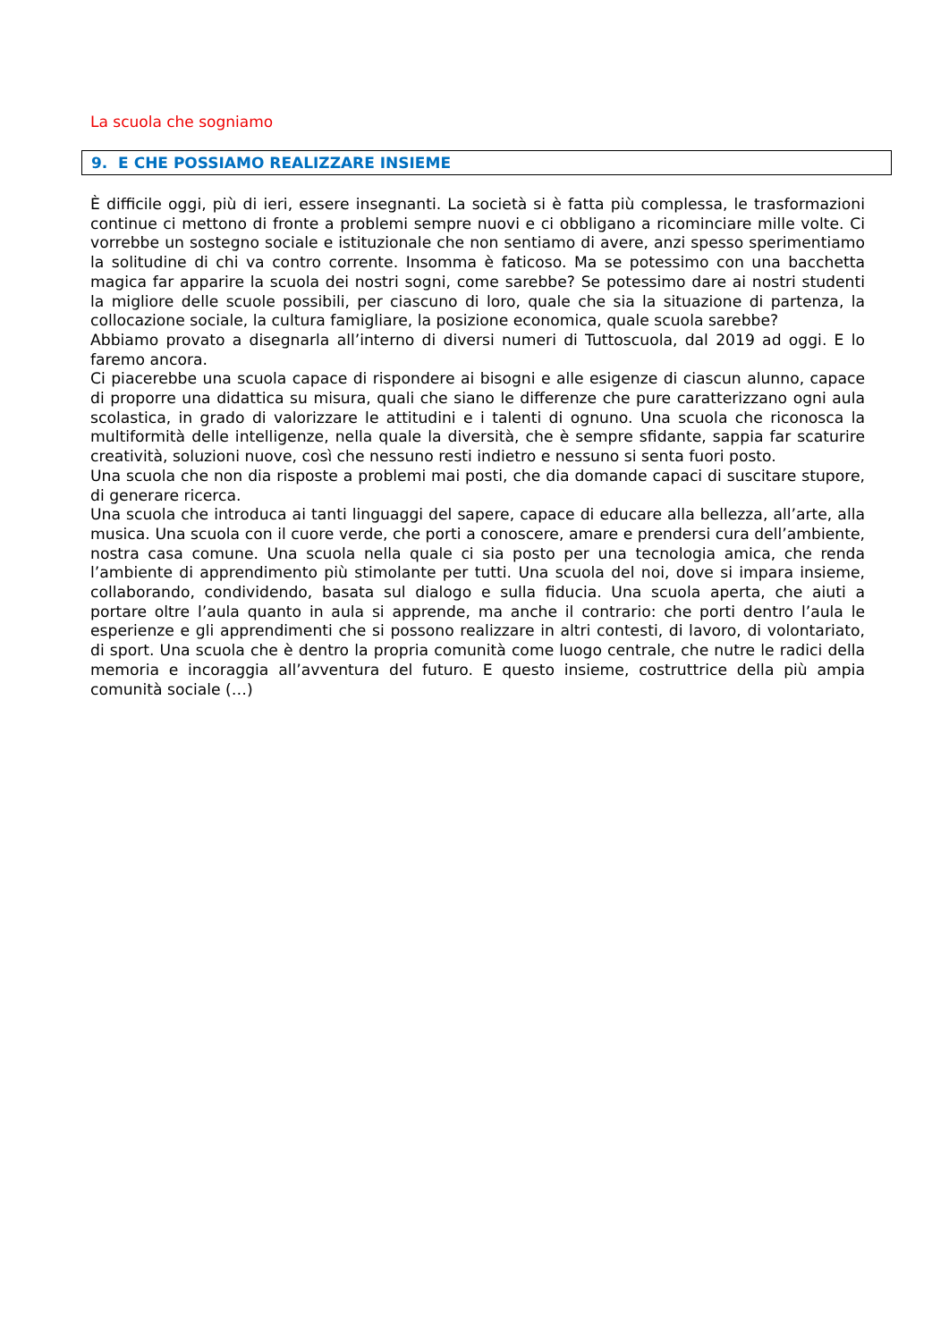La scuola che sogniamo
9. E CHE POSSIAMO REALIZZARE INSIEME
È difficile oggi, più di ieri, essere insegnanti. La società si è fatta più complessa, le trasformazioni continue ci mettono di fronte a problemi sempre nuovi e ci obbligano a ricominciare mille volte. Ci vorrebbe un sostegno sociale e istituzionale che non sentiamo di avere, anzi spesso sperimentiamo la solitudine di chi va contro corrente. Insomma è faticoso. Ma se potessimo con una bacchetta magica far apparire la scuola dei nostri sogni, come sarebbe? Se potessimo dare ai nostri studenti la migliore delle scuole possibili, per ciascuno di loro, quale che sia la situazione di partenza, la collocazione sociale, la cultura famigliare, la posizione economica, quale scuola sarebbe?
Abbiamo provato a disegnarla all’interno di diversi numeri di Tuttoscuola, dal 2019 ad oggi. E lo faremo ancora.
Ci piacerebbe una scuola capace di rispondere ai bisogni e alle esigenze di ciascun alunno, capace di proporre una didattica su misura, quali che siano le differenze che pure caratterizzano ogni aula scolastica, in grado di valorizzare le attitudini e i talenti di ognuno. Una scuola che riconosca la multiformità delle intelligenze, nella quale la diversità, che è sempre sfidante, sappia far scaturire creatività, soluzioni nuove, così che nessuno resti indietro e nessuno si senta fuori posto.
Una scuola che non dia risposte a problemi mai posti, che dia domande capaci di suscitare stupore, di generare ricerca.
Una scuola che introduca ai tanti linguaggi del sapere, capace di educare alla bellezza, all’arte, alla musica. Una scuola con il cuore verde, che porti a conoscere, amare e prendersi cura dell’ambiente, nostra casa comune. Una scuola nella quale ci sia posto per una tecnologia amica, che renda l’ambiente di apprendimento più stimolante per tutti. Una scuola del noi, dove si impara insieme, collaborando, condividendo, basata sul dialogo e sulla fiducia. Una scuola aperta, che aiuti a portare oltre l’aula quanto in aula si apprende, ma anche il contrario: che porti dentro l’aula le esperienze e gli apprendimenti che si possono realizzare in altri contesti, di lavoro, di volontariato, di sport. Una scuola che è dentro la propria comunità come luogo centrale, che nutre le radici della memoria e incoraggia all’avventura del futuro. E questo insieme, costruttrice della più ampia comunità sociale (…)